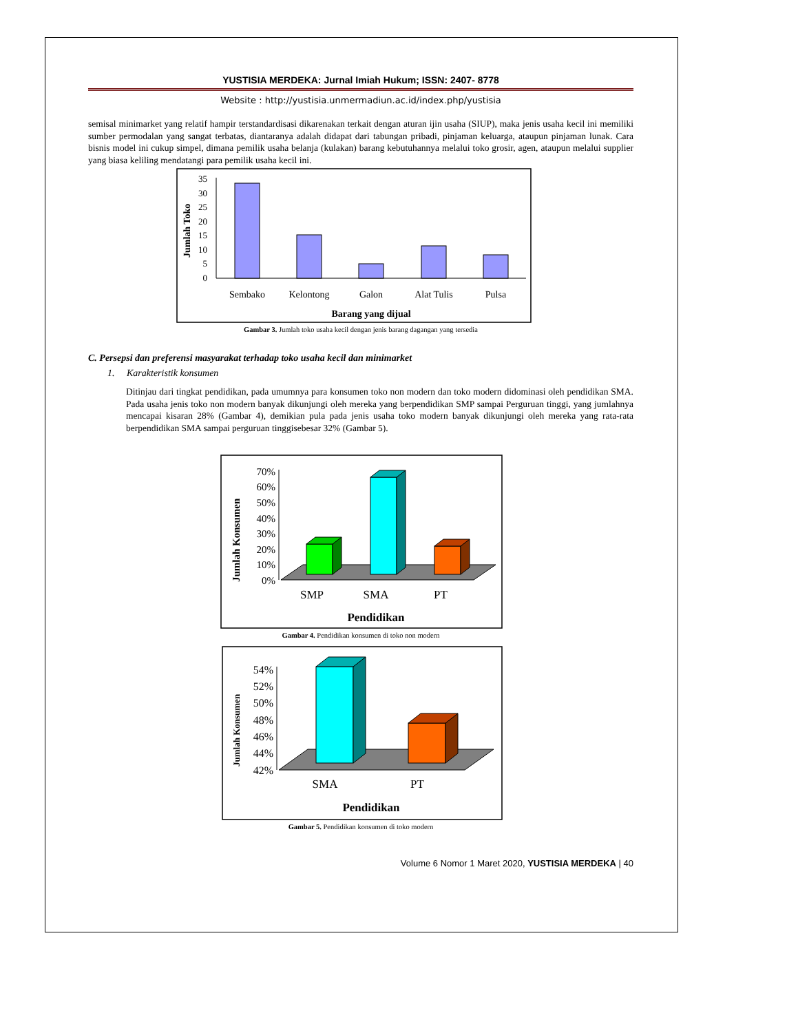YUSTISIA MERDEKA: Jurnal Imiah Hukum; ISSN: 2407- 8778
Website : http://yustisia.unmermadiun.ac.id/index.php/yustisia
semisal minimarket yang relatif hampir terstandardisasi dikarenakan terkait dengan aturan ijin usaha (SIUP), maka jenis usaha kecil ini memiliki sumber permodalan yang sangat terbatas, diantaranya adalah didapat dari tabungan pribadi, pinjaman keluarga, ataupun pinjaman lunak. Cara bisnis model ini cukup simpel, dimana pemilik usaha belanja (kulakan) barang kebutuhannya melalui toko grosir, agen, ataupun melalui supplier yang biasa keliling mendatangi para pemilik usaha kecil ini.
Jumlah Toko
35
30
25
20
15
10
5
0
Sembako
Kelontong
Galon
Alat Tulis
Pulsa
Barang yang dijual
Gambar 3. Jumlah toko usaha kecil dengan jenis barang dagangan yang tersedia
C. Persepsi dan preferensi masyarakat terhadap toko usaha kecil dan minimarket
1. Karakteristik konsumen
Ditinjau dari tingkat pendidikan, pada umumnya para konsumen toko non modern dan toko modern didominasi oleh pendidikan SMA. Pada usaha jenis toko non modern banyak dikunjungi oleh mereka yang berpendidikan SMP sampai Perguruan tinggi, yang jumlahnya mencapai kisaran 28% (Gambar 4), demikian pula pada jenis usaha toko modern banyak dikunjungi oleh mereka yang rata-rata berpendidikan SMA sampai perguruan tinggisebesar 32% (Gambar 5).
Jumlah Konsumen
70%
60%
50%
40%
30%
20%
10%
0%
SMP
SMA
PT
Pendidikan
Gambar 4. Pendidikan konsumen di toko non modern
Jumlah Konsumen
54%
52%
50%
48%
46%
44%
42%
SMA
PT
Pendidikan
Gambar 5. Pendidikan konsumen di toko modern
Volume 6 Nomor 1 Maret 2020, YUSTISIA MERDEKA | 40